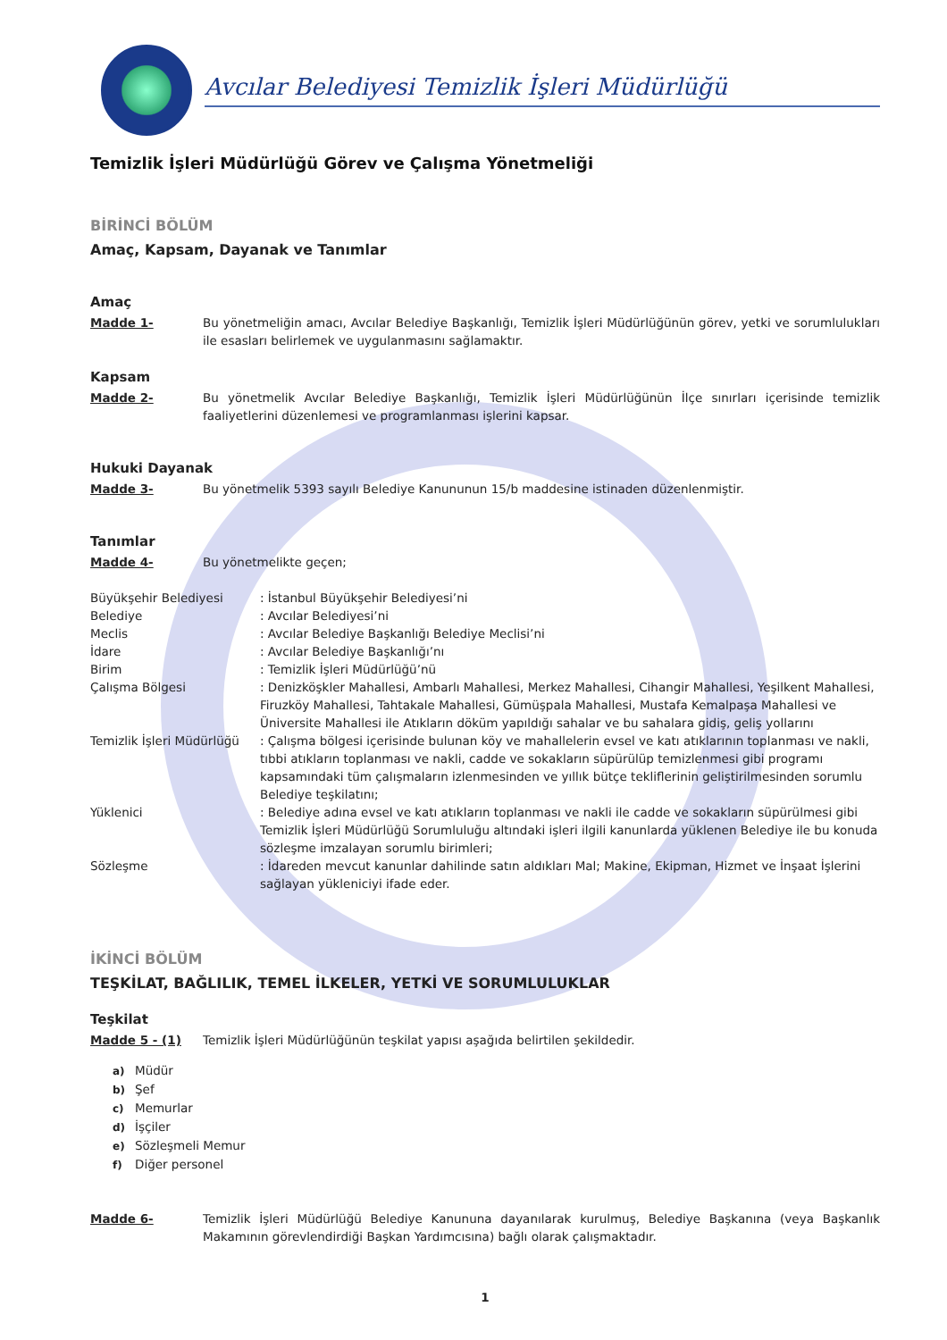Avcılar Belediyesi Temizlik İşleri Müdürlüğü
Temizlik İşleri Müdürlüğü Görev ve Çalışma Yönetmeliği
BİRİNCİ BÖLÜM
Amaç, Kapsam, Dayanak ve Tanımlar
Amaç
Madde 1- Bu yönetmeliğin amacı, Avcılar Belediye Başkanlığı, Temizlik İşleri Müdürlüğünün görev, yetki ve sorumlulukları ile esasları belirlemek ve uygulanmasını sağlamaktır.
Kapsam
Madde 2- Bu yönetmelik Avcılar Belediye Başkanlığı, Temizlik İşleri Müdürlüğünün İlçe sınırları içerisinde temizlik faaliyetlerini düzenlemesi ve programlanması işlerini kapsar.
Hukuki Dayanak
Madde 3- Bu yönetmelik 5393 sayılı Belediye Kanununun 15/b maddesine istinaden düzenlenmiştir.
Tanımlar
Madde 4- Bu yönetmelikte geçen;
Büyükşehir Belediyesi : İstanbul Büyükşehir Belediyesi’ni
Belediye : Avcılar Belediyesi’ni
Meclis : Avcılar Belediye Başkanlığı Belediye Meclisi’ni
İdare : Avcılar Belediye Başkanlığı’nı
Birim : Temizlik İşleri Müdürlüğü’nü
Çalışma Bölgesi : Denizköşkler Mahallesi, Ambarlı Mahallesi, Merkez Mahallesi, Cihangir Mahallesi, Yeşilkent Mahallesi, Firuzköy Mahallesi, Tahtakale Mahallesi, Gümüşpala Mahallesi, Mustafa Kemalpaşa Mahallesi ve Üniversite Mahallesi ile Atıkların döküm yapıldığı sahalar ve bu sahalara gidiş, geliş yollarını
Temizlik İşleri Müdürlüğü
: Çalışma bölgesi içerisinde bulunan köy ve mahallelerin evsel ve katı atıklarının toplanması ve nakli, tıbbi atıkların toplanması ve nakli, cadde ve sokakların süpürülüp temizlenmesi gibi programı kapsamındaki tüm çalışmaların izlenmesinden ve yıllık bütçe tekliflerinin geliştirilmesinden sorumlu Belediye teşkilatını;
Yüklenici : Belediye adına evsel ve katı atıkların toplanması ve nakli ile cadde ve sokakların süpürülmesi gibi Temizlik İşleri Müdürlüğü Sorumluluğu altındaki işleri ilgili kanunlarda yüklenen Belediye ile bu konuda sözleşme imzalayan sorumlu birimleri;
Sözleşme : İdareden mevcut kanunlar dahilinde satın aldıkları Mal; Makine, Ekipman, Hizmet ve İnşaat İşlerini sağlayan yükleniciyi ifade eder.
İKİNCİ BÖLÜM
TEŞKİLAT, BAĞLILIK, TEMEL İLKELER, YETKİ VE SORUMLULUKLAR
Teşkilat
Madde 5 - (1) Temizlik İşleri Müdürlüğünün teşkilat yapısı aşağıda belirtilen şekildedir.
a) Müdür
b) Şef
c) Memurlar
d) İşçiler
e) Sözleşmeli Memur
f) Diğer personel
Madde 6- Temizlik İşleri Müdürlüğü Belediye Kanununa dayanılarak kurulmuş, Belediye Başkanına (veya Başkanlık Makamının görevlendirdiği Başkan Yardımcısına) bağlı olarak çalışmaktadır.
1